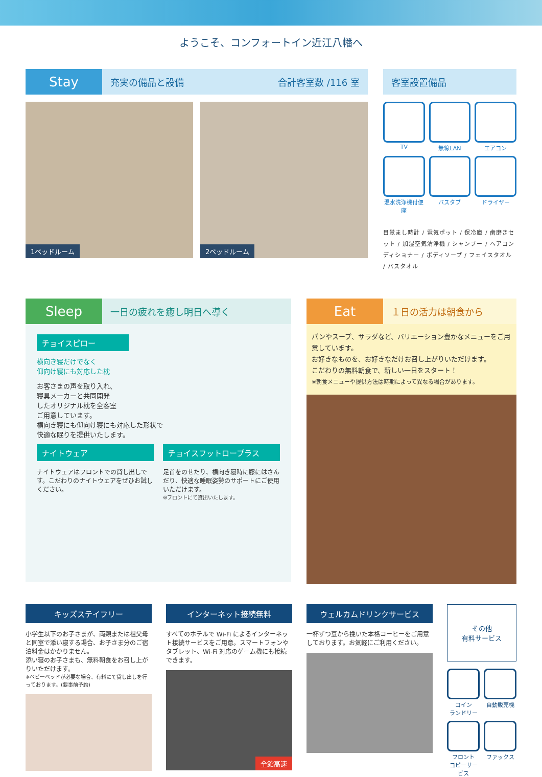ようこそ、コンフォートイン近江八幡へ
Stay
充実の備品と設備 合計客室数 /116 室
1ベッドルーム
2ベッドルーム
客室設置備品
TV
無線LAN
エアコン
温水洗浄機付便座
バスタブ
ドライヤー
目覚まし時計 / 電気ポット / 保冷庫 / 歯磨きセット / 加湿空気清浄機 / シャンプー / ヘアコンディショナー / ボディソープ / フェイスタオル / バスタオル
Sleep
一日の疲れを癒し明日へ導く
チョイスピロー
横向き寝だけでなく
仰向け寝にも対応した枕
お客さまの声を取り入れ、
寝具メーカーと共同開発
したオリジナル枕を全客室
ご用意しています。
横向き寝にも仰向け寝にも対応した形状で
快適な眠りを提供いたします。
ナイトウェア
ナイトウェアはフロントでの貸し出しです。こだわりのナイトウェアをぜひお試しください。
チョイスフットロープラス
足首をのせたり、横向き寝時に膝にはさんだり、快適な睡眠姿勢のサポートにご使用いただけます。
※フロントにて貸出いたします。
Eat
１日の活力は朝食から
パンやスープ、サラダなど、バリエーション豊かなメニューをご用意しています。
お好きなものを、お好きなだけお召し上がりいただけます。
こだわりの無料朝食で、新しい一日をスタート！
※朝食メニューや提供方法は時期によって異なる場合があります。
キッズステイフリー
小学生以下のお子さまが、両親または祖父母と同室で添い寝する場合、お子さま分のご宿泊料金はかかりません。
添い寝のお子さまも、無料朝食をお召し上がりいただけます。
※ベビーベッドが必要な場合、有料にて貸し出しを行っております。(要事前予約)
インターネット接続無料
すべてのホテルで Wi-Fi によるインターネット接続サービスをご用意。スマートフォンやタブレット、Wi-Fi 対応のゲーム機にも接続できます。
全館高速
ウェルカムドリンクサービス
一杯ずつ豆から挽いた本格コーヒーをご用意しております。お気軽にご利用ください。
その他
有料サービス
コイン
ランドリー
自動販売機
フロント
コピーサービス
ファックス